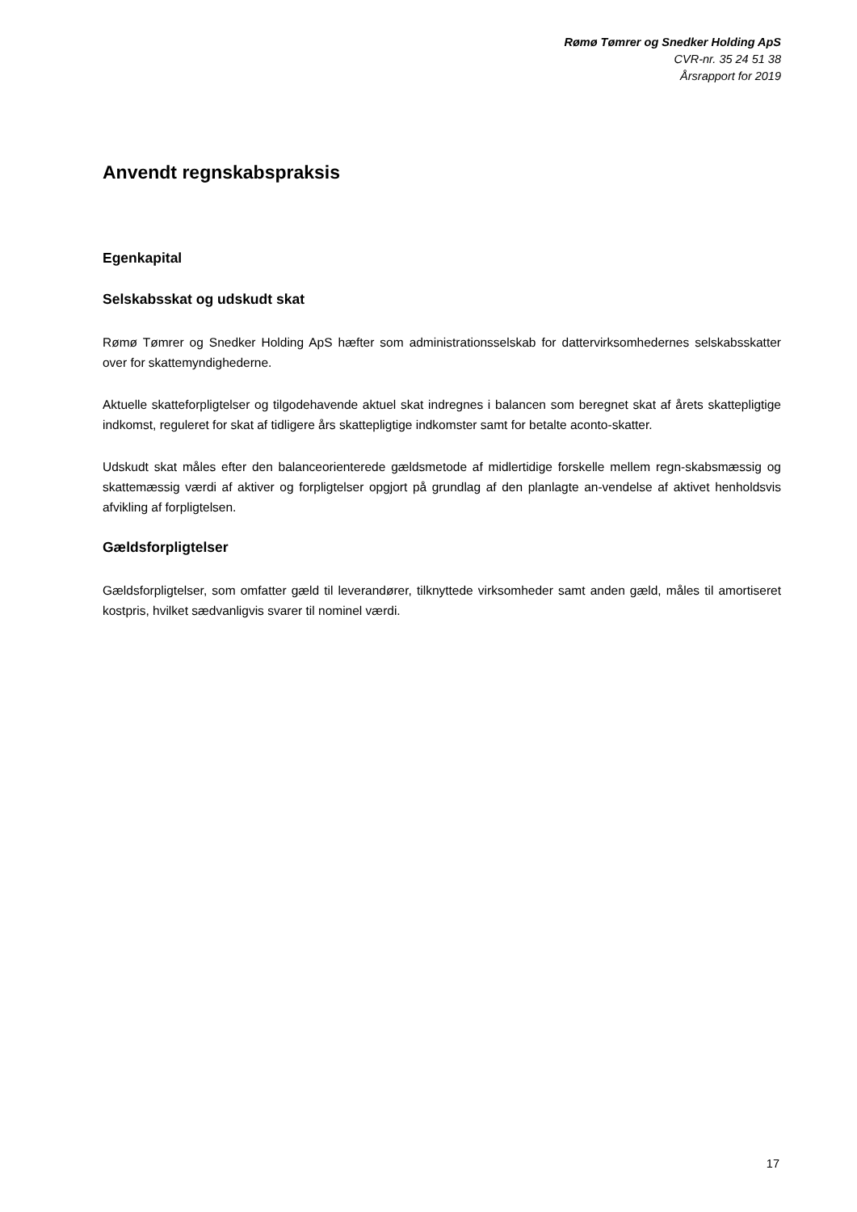Rømø Tømrer og Snedker Holding ApS
CVR-nr. 35 24 51 38
Årsrapport for 2019
Anvendt regnskabspraksis
Egenkapital
Selskabsskat og udskudt skat
Rømø Tømrer og Snedker Holding ApS hæfter som administrationsselskab for dattervirksomhedernes selskabsskatter over for skattemyndighederne.
Aktuelle skatteforpligtelser og tilgodehavende aktuel skat indregnes i balancen som beregnet skat af årets skattepligtige indkomst, reguleret for skat af tidligere års skattepligtige indkomster samt for betalte aconto-skatter.
Udskudt skat måles efter den balanceorienterede gældsmetode af midlertidige forskelle mellem regn-skabsmæssig og skattemæssig værdi af aktiver og forpligtelser opgjort på grundlag af den planlagte an-vendelse af aktivet henholdsvis afvikling af forpligtelsen.
Gældsforpligtelser
Gældsforpligtelser, som omfatter gæld til leverandører, tilknyttede virksomheder samt anden gæld, måles til amortiseret kostpris, hvilket sædvanligvis svarer til nominel værdi.
17